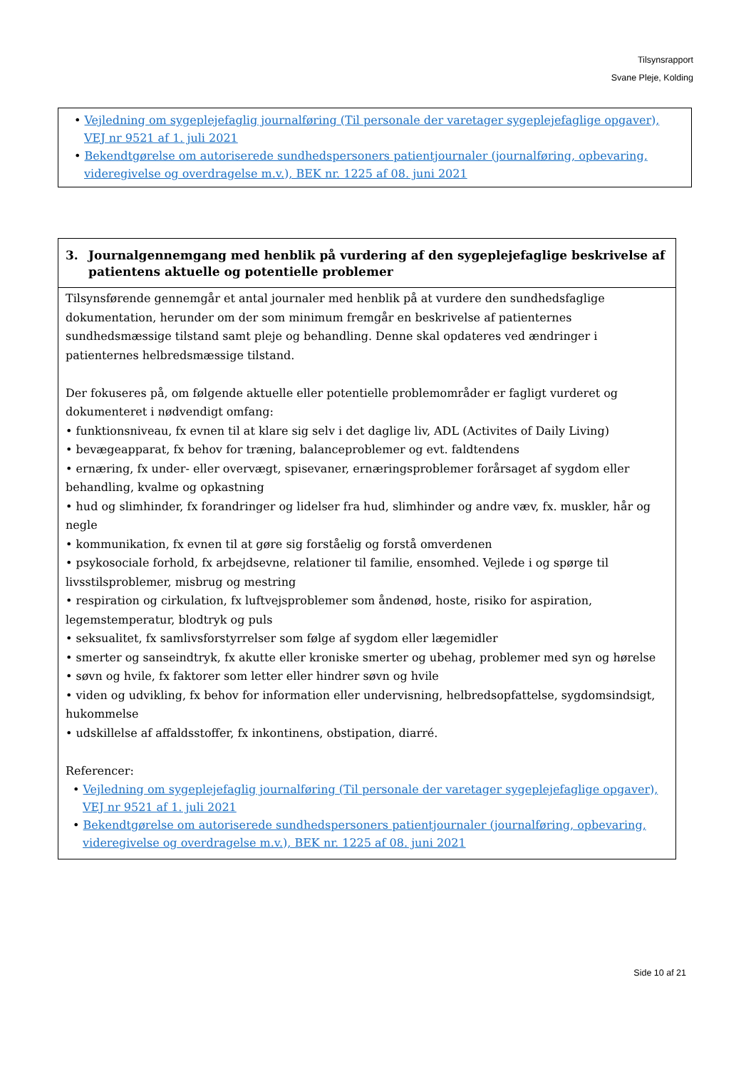Tilsynsrapport
Svane Pleje, Kolding
• Vejledning om sygeplejefaglig journalføring (Til personale der varetager sygeplejefaglige opgaver), VEJ nr 9521 af 1. juli 2021
• Bekendtgørelse om autoriserede sundhedspersoners patientjournaler (journalføring, opbevaring, videregivelse og overdragelse m.v.), BEK nr. 1225 af 08. juni 2021
3. Journalgennemgang med henblik på vurdering af den sygeplejefaglige beskrivelse af patientens aktuelle og potentielle problemer
Tilsynsførende gennemgår et antal journaler med henblik på at vurdere den sundhedsfaglige dokumentation, herunder om der som minimum fremgår en beskrivelse af patienternes sundhedsmæssige tilstand samt pleje og behandling. Denne skal opdateres ved ændringer i patienternes helbredsmæssige tilstand.
Der fokuseres på, om følgende aktuelle eller potentielle problemområder er fagligt vurderet og dokumenteret i nødvendigt omfang:
• funktionsniveau, fx evnen til at klare sig selv i det daglige liv, ADL (Activites of Daily Living)
• bevægeapparat, fx behov for træning, balanceproblemer og evt. faldtendens
• ernæring, fx under- eller overvægt, spisevaner, ernæringsproblemer forårsaget af sygdom eller behandling, kvalme og opkastning
• hud og slimhinder, fx forandringer og lidelser fra hud, slimhinder og andre væv, fx. muskler, hår og negle
• kommunikation, fx evnen til at gøre sig forståelig og forstå omverdenen
• psykosociale forhold, fx arbejdsevne, relationer til familie, ensomhed. Vejlede i og spørge til livsstilsproblemer, misbrug og mestring
• respiration og cirkulation, fx luftvejsproblemer som åndenød, hoste, risiko for aspiration, legemstemperatur, blodtryk og puls
• seksualitet, fx samlivsforstyrrelser som følge af sygdom eller lægemidler
• smerter og sanseindtryk, fx akutte eller kroniske smerter og ubehag, problemer med syn og hørelse
• søvn og hvile, fx faktorer som letter eller hindrer søvn og hvile
• viden og udvikling, fx behov for information eller undervisning, helbredsopfattelse, sygdomsindsigt, hukommelse
• udskillelse af affaldsstoffer, fx inkontinens, obstipation, diarré.
Referencer:
• Vejledning om sygeplejefaglig journalføring (Til personale der varetager sygeplejefaglige opgaver), VEJ nr 9521 af 1. juli 2021
• Bekendtgørelse om autoriserede sundhedspersoners patientjournaler (journalføring, opbevaring, videregivelse og overdragelse m.v.), BEK nr. 1225 af 08. juni 2021
Side 10 af 21